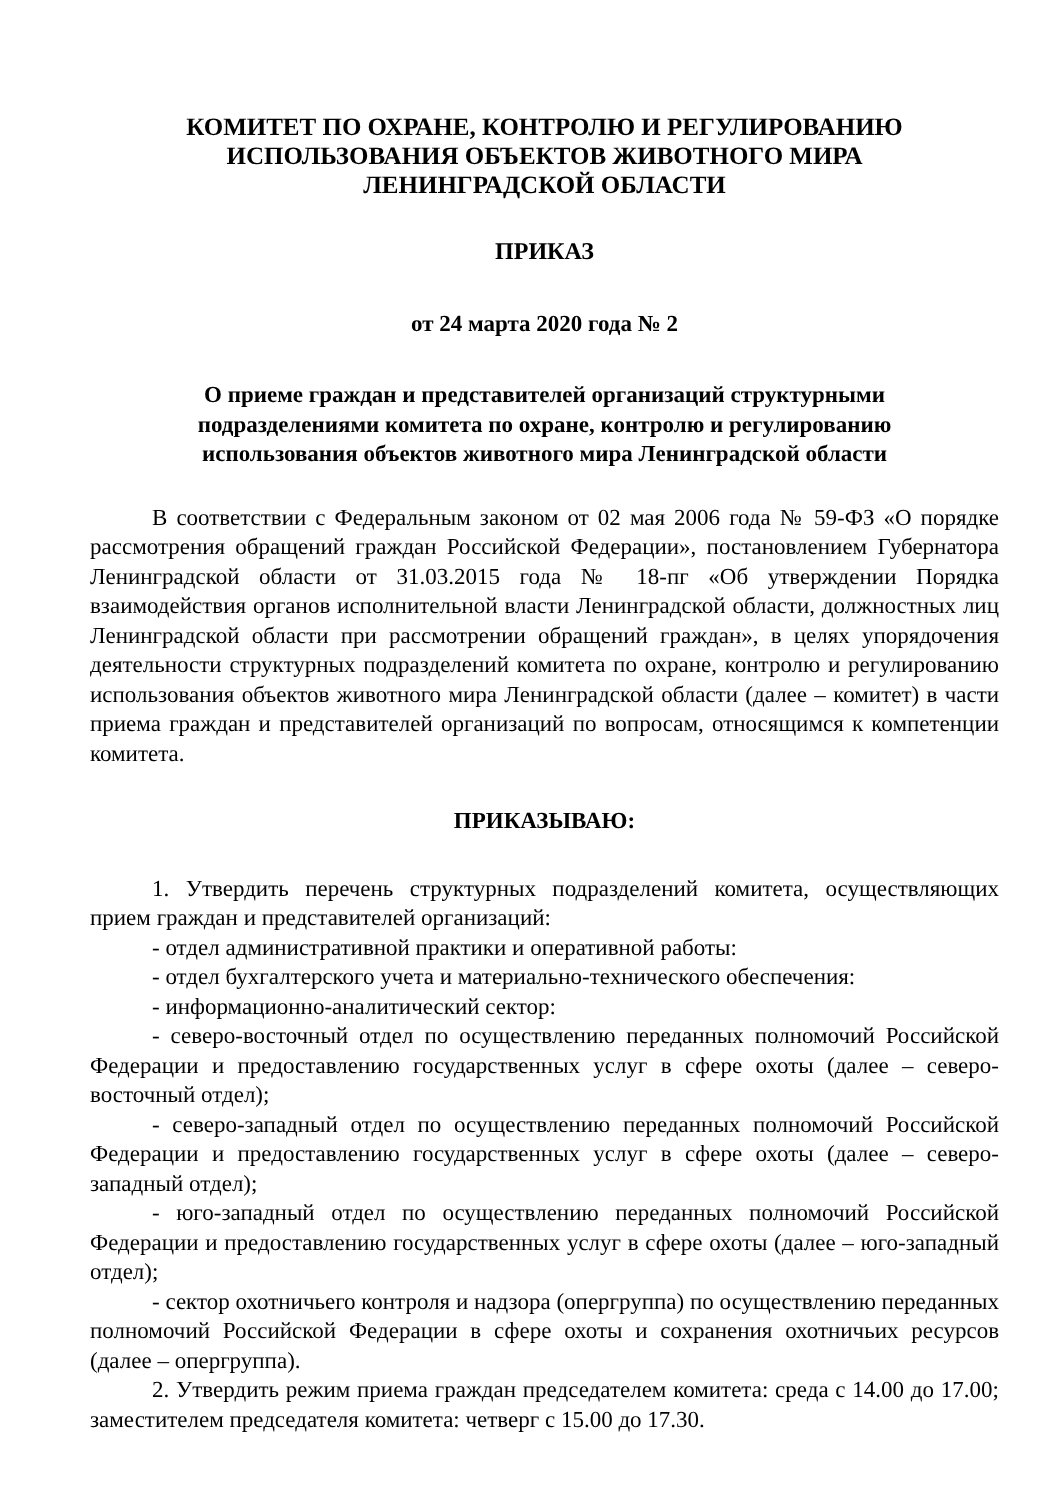КОМИТЕТ ПО ОХРАНЕ, КОНТРОЛЮ И РЕГУЛИРОВАНИЮ
ИСПОЛЬЗОВАНИЯ ОБЪЕКТОВ ЖИВОТНОГО МИРА
ЛЕНИНГРАДСКОЙ ОБЛАСТИ
ПРИКАЗ
от 24 марта 2020 года № 2
О приеме граждан и представителей организаций структурными
подразделениями комитета по охране, контролю и регулированию
использования объектов животного мира Ленинградской области
В соответствии с Федеральным законом от 02 мая 2006 года № 59-ФЗ «О порядке рассмотрения обращений граждан Российской Федерации», постановлением Губернатора Ленинградской области от 31.03.2015 года № 18-пг «Об утверждении Порядка взаимодействия органов исполнительной власти Ленинградской области, должностных лиц Ленинградской области при рассмотрении обращений граждан», в целях упорядочения деятельности структурных подразделений комитета по охране, контролю и регулированию использования объектов животного мира Ленинградской области (далее – комитет) в части приема граждан и представителей организаций по вопросам, относящимся к компетенции комитета.
ПРИКАЗЫВАЮ:
1. Утвердить перечень структурных подразделений комитета, осуществляющих прием граждан и представителей организаций:
- отдел административной практики и оперативной работы:
- отдел бухгалтерского учета и материально-технического обеспечения:
- информационно-аналитический сектор:
- северо-восточный отдел по осуществлению переданных полномочий Российской Федерации и предоставлению государственных услуг в сфере охоты (далее – северо-восточный отдел);
- северо-западный отдел по осуществлению переданных полномочий Российской Федерации и предоставлению государственных услуг в сфере охоты (далее – северо-западный отдел);
- юго-западный отдел по осуществлению переданных полномочий Российской Федерации и предоставлению государственных услуг в сфере охоты (далее – юго-западный отдел);
- сектор охотничьего контроля и надзора (опергруппа) по осуществлению переданных полномочий Российской Федерации в сфере охоты и сохранения охотничьих ресурсов (далее – опергруппа).
2. Утвердить режим приема граждан председателем комитета: среда с 14.00 до 17.00; заместителем председателя комитета: четверг с 15.00 до 17.30.